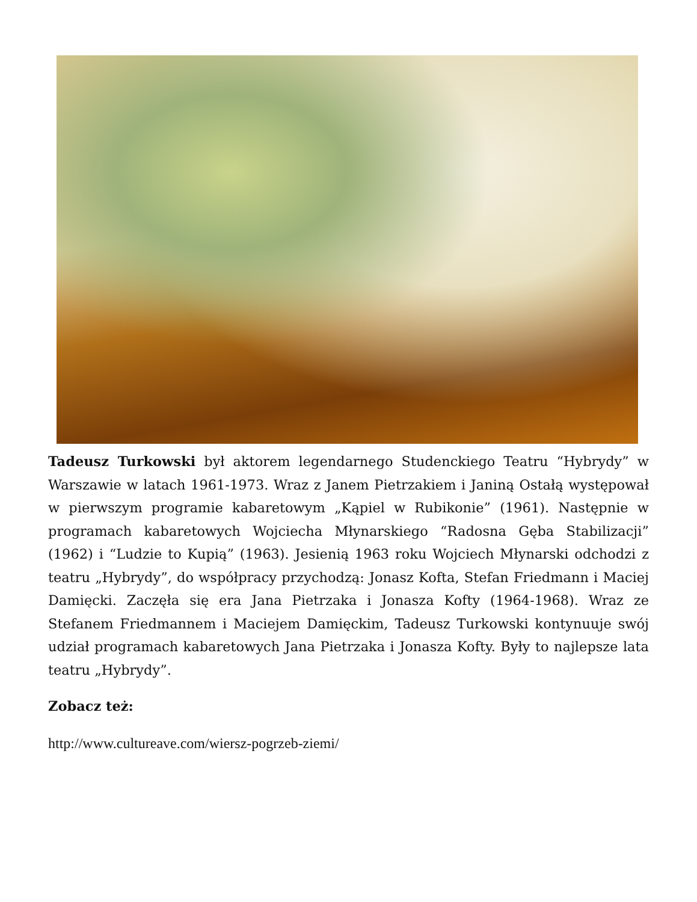Tadeusz Turkowski był aktorem legendarnego Studenckiego Teatru “Hybrydy” w Warszawie w latach 1961-1973. Wraz z Janem Pietrzakiem i Janiną Ostałą występował w pierwszym programie kabaretowym „Kąpiel w Rubikonie” (1961). Następnie w programach kabaretowych Wojciecha Młynarskiego “Radosna Gęba Stabilizacji” (1962) i “Ludzie to Kupią” (1963). Jesienią 1963 roku Wojciech Młynarski odchodzi z teatru „Hybrydy”, do współpracy przychodzą: Jonasz Kofta, Stefan Friedmann i Maciej Damięcki. Zaczęła się era Jana Pietrzaka i Jonasza Kofty (1964-1968). Wraz ze Stefanem Friedmannem i Maciejem Damięckim, Tadeusz Turkowski kontynuuje swój udział programach kabaretowych Jana Pietrzaka i Jonasza Kofty. Były to najlepsze lata teatru „Hybrydy”.
Zobacz też:
http://www.cultureave.com/wiersz-pogrzeb-ziemi/